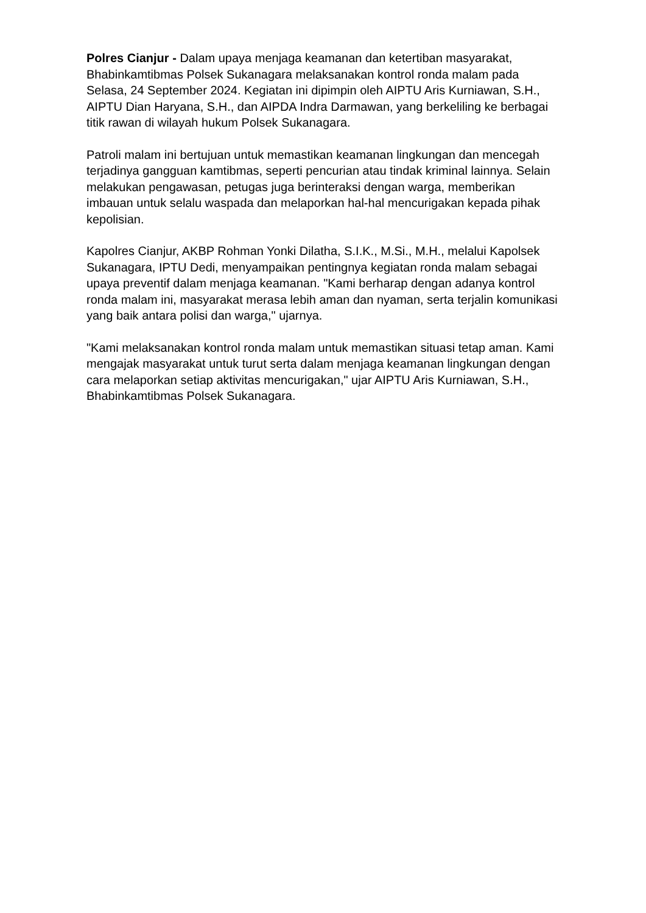Polres Cianjur - Dalam upaya menjaga keamanan dan ketertiban masyarakat, Bhabinkamtibmas Polsek Sukanagara melaksanakan kontrol ronda malam pada Selasa, 24 September 2024. Kegiatan ini dipimpin oleh AIPTU Aris Kurniawan, S.H., AIPTU Dian Haryana, S.H., dan AIPDA Indra Darmawan, yang berkeliling ke berbagai titik rawan di wilayah hukum Polsek Sukanagara.
Patroli malam ini bertujuan untuk memastikan keamanan lingkungan dan mencegah terjadinya gangguan kamtibmas, seperti pencurian atau tindak kriminal lainnya. Selain melakukan pengawasan, petugas juga berinteraksi dengan warga, memberikan imbauan untuk selalu waspada dan melaporkan hal-hal mencurigakan kepada pihak kepolisian.
Kapolres Cianjur, AKBP Rohman Yonki Dilatha, S.I.K., M.Si., M.H., melalui Kapolsek Sukanagara, IPTU Dedi, menyampaikan pentingnya kegiatan ronda malam sebagai upaya preventif dalam menjaga keamanan. "Kami berharap dengan adanya kontrol ronda malam ini, masyarakat merasa lebih aman dan nyaman, serta terjalin komunikasi yang baik antara polisi dan warga," ujarnya.
"Kami melaksanakan kontrol ronda malam untuk memastikan situasi tetap aman. Kami mengajak masyarakat untuk turut serta dalam menjaga keamanan lingkungan dengan cara melaporkan setiap aktivitas mencurigakan," ujar AIPTU Aris Kurniawan, S.H., Bhabinkamtibmas Polsek Sukanagara.